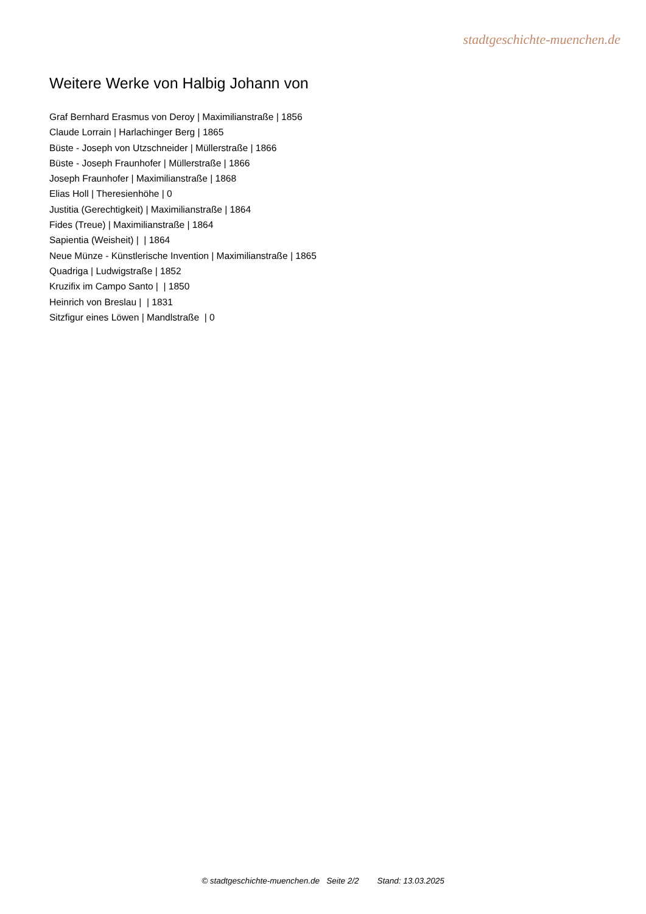stadtgeschichte-muenchen.de
Weitere Werke von Halbig Johann von
Graf Bernhard Erasmus von Deroy | Maximilianstraße | 1856
Claude Lorrain | Harlachinger Berg | 1865
Büste - Joseph von Utzschneider | Müllerstraße | 1866
Büste - Joseph Fraunhofer | Müllerstraße | 1866
Joseph Fraunhofer | Maximilianstraße | 1868
Elias Holl | Theresienhöhe | 0
Justitia (Gerechtigkeit) | Maximilianstraße | 1864
Fides (Treue) | Maximilianstraße | 1864
Sapientia (Weisheit) | | 1864
Neue Münze - Künstlerische Invention | Maximilianstraße | 1865
Quadriga | Ludwigstraße | 1852
Kruzifix im Campo Santo | | 1850
Heinrich von Breslau | | 1831
Sitzfigur eines Löwen | Mandlstraße | 0
© stadtgeschichte-muenchen.de Seite 2/2 Stand: 13.03.2025